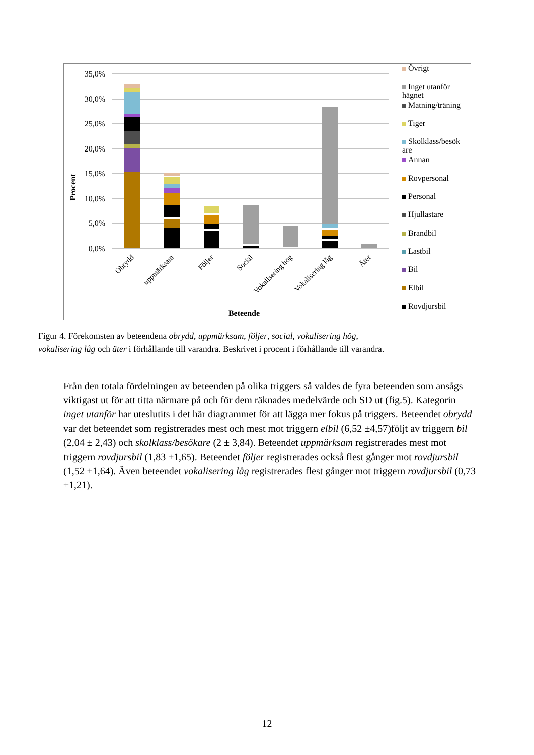35,0%
30,0%
25,0%
20,0%
15,0%
10,0%
5,0%
0,0%
Obrydd
uppmärksam
Följer
Social
Vokalisering hög
Vokalisering låg
Äter
Beteende
Procent
Övrigt
Inget utanför hägnet
Matning/träning
Tiger
Skolklass/besök are
Annan
Rovpersonal
Personal
Hjullastare
Brandbil
Lastbil
Bil
Elbil
Rovdjursbil
Figur 4. Förekomsten av beteendena obrydd, uppmärksam, följer, social, vokalisering hög,
vokalisering låg och äter i förhållande till varandra. Beskrivet i procent i förhållande till varandra.
Från den totala fördelningen av beteenden på olika triggers så valdes de fyra beteenden som ansågs viktigast ut för att titta närmare på och för dem räknades medelvärde och SD ut (fig.5). Kategorin inget utanför har uteslutits i det här diagrammet för att lägga mer fokus på triggers. Beteendet obrydd var det beteendet som registrerades mest och mest mot triggern elbil (6,52 ±4,57)följt av triggern bil (2,04 ± 2,43) och skolklass/besökare (2 ± 3,84). Beteendet uppmärksam registrerades mest mot triggern rovdjursbil (1,83 ±1,65). Beteendet följer registrerades också flest gånger mot rovdjursbil (1,52 ±1,64). Även beteendet vokalisering låg registrerades flest gånger mot triggern rovdjursbil (0,73 ±1,21).
12